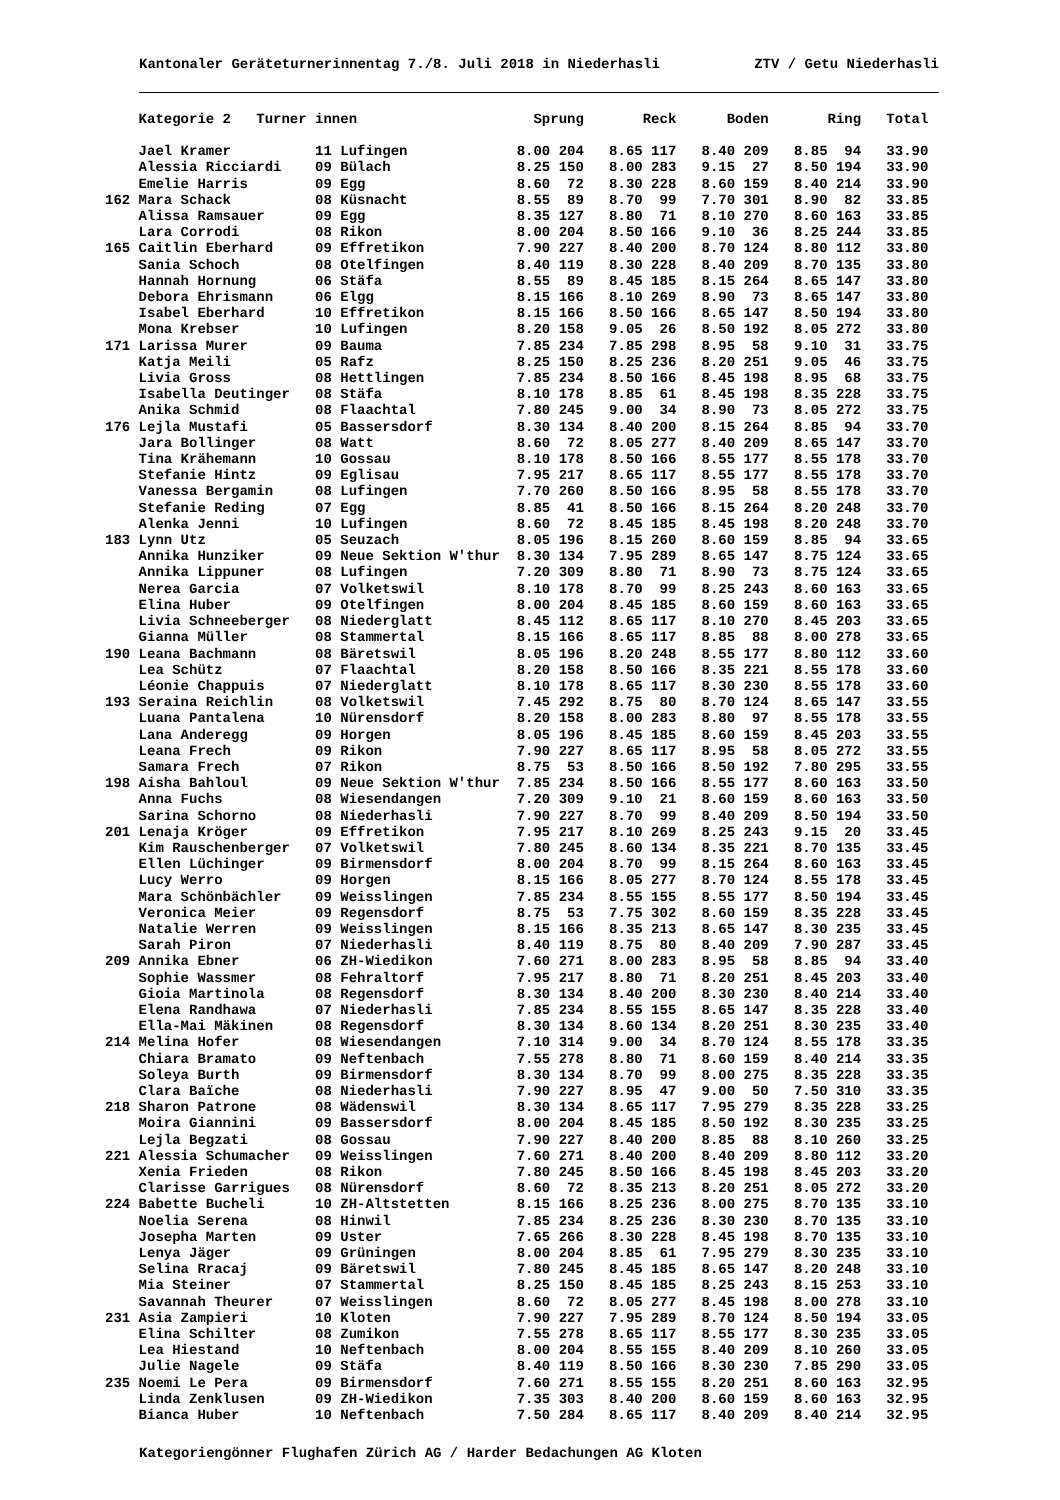Kantonaler Geräteturnerinnentag 7./8. Juli 2018 in Niederhasli ZTV / Getu Niederhasli
| | Kategorie 2 Turner | innen | Sprung | | Reck | | Boden | | Ring | | Total |
| --- | --- | --- | --- | --- | --- | --- | --- | --- | --- | --- | --- |
| | Jael Kramer | 11 Lufingen | 8.00 | 204 | 8.65 | 117 | 8.40 | 209 | 8.85 | 94 | 33.90 |
| | Alessia Ricciardi | 09 Bülach | 8.25 | 150 | 8.00 | 283 | 9.15 | 27 | 8.50 | 194 | 33.90 |
| | Emelie Harris | 09 Egg | 8.60 | 72 | 8.30 | 228 | 8.60 | 159 | 8.40 | 214 | 33.90 |
| 162 | Mara Schack | 08 Küsnacht | 8.55 | 89 | 8.70 | 99 | 7.70 | 301 | 8.90 | 82 | 33.85 |
| | Alissa Ramsauer | 09 Egg | 8.35 | 127 | 8.80 | 71 | 8.10 | 270 | 8.60 | 163 | 33.85 |
| | Lara Corrodi | 08 Rikon | 8.00 | 204 | 8.50 | 166 | 9.10 | 36 | 8.25 | 244 | 33.85 |
| 165 | Caitlin Eberhard | 09 Effretikon | 7.90 | 227 | 8.40 | 200 | 8.70 | 124 | 8.80 | 112 | 33.80 |
| | Sania Schoch | 08 Otelfingen | 8.40 | 119 | 8.30 | 228 | 8.40 | 209 | 8.70 | 135 | 33.80 |
| | Hannah Hornung | 06 Stäfa | 8.55 | 89 | 8.45 | 185 | 8.15 | 264 | 8.65 | 147 | 33.80 |
| | Debora Ehrismann | 06 Elgg | 8.15 | 166 | 8.10 | 269 | 8.90 | 73 | 8.65 | 147 | 33.80 |
| | Isabel Eberhard | 10 Effretikon | 8.15 | 166 | 8.50 | 166 | 8.65 | 147 | 8.50 | 194 | 33.80 |
| | Mona Krebser | 10 Lufingen | 8.20 | 158 | 9.05 | 26 | 8.50 | 192 | 8.05 | 272 | 33.80 |
| 171 | Larissa Murer | 09 Bauma | 7.85 | 234 | 7.85 | 298 | 8.95 | 58 | 9.10 | 31 | 33.75 |
| | Katja Meili | 05 Rafz | 8.25 | 150 | 8.25 | 236 | 8.20 | 251 | 9.05 | 46 | 33.75 |
| | Livia Gross | 08 Hettlingen | 7.85 | 234 | 8.50 | 166 | 8.45 | 198 | 8.95 | 68 | 33.75 |
| | Isabella Deutinger | 08 Stäfa | 8.10 | 178 | 8.85 | 61 | 8.45 | 198 | 8.35 | 228 | 33.75 |
| | Anika Schmid | 08 Flaachtal | 7.80 | 245 | 9.00 | 34 | 8.90 | 73 | 8.05 | 272 | 33.75 |
| 176 | Lejla Mustafi | 05 Bassersdorf | 8.30 | 134 | 8.40 | 200 | 8.15 | 264 | 8.85 | 94 | 33.70 |
| | Jara Bollinger | 08 Watt | 8.60 | 72 | 8.05 | 277 | 8.40 | 209 | 8.65 | 147 | 33.70 |
| | Tina Krähemann | 10 Gossau | 8.10 | 178 | 8.50 | 166 | 8.55 | 177 | 8.55 | 178 | 33.70 |
| | Stefanie Hintz | 09 Eglisau | 7.95 | 217 | 8.65 | 117 | 8.55 | 177 | 8.55 | 178 | 33.70 |
| | Vanessa Bergamin | 08 Lufingen | 7.70 | 260 | 8.50 | 166 | 8.95 | 58 | 8.55 | 178 | 33.70 |
| | Stefanie Reding | 07 Egg | 8.85 | 41 | 8.50 | 166 | 8.15 | 264 | 8.20 | 248 | 33.70 |
| | Alenka Jenni | 10 Lufingen | 8.60 | 72 | 8.45 | 185 | 8.45 | 198 | 8.20 | 248 | 33.70 |
| 183 | Lynn Utz | 05 Seuzach | 8.05 | 196 | 8.15 | 260 | 8.60 | 159 | 8.85 | 94 | 33.65 |
| | Annika Hunziker | 09 Neue Sektion W'thur | 8.30 | 134 | 7.95 | 289 | 8.65 | 147 | 8.75 | 124 | 33.65 |
| | Annika Lippuner | 08 Lufingen | 7.20 | 309 | 8.80 | 71 | 8.90 | 73 | 8.75 | 124 | 33.65 |
| | Nerea Garcia | 07 Volketswil | 8.10 | 178 | 8.70 | 99 | 8.25 | 243 | 8.60 | 163 | 33.65 |
| | Elina Huber | 09 Otelfingen | 8.00 | 204 | 8.45 | 185 | 8.60 | 159 | 8.60 | 163 | 33.65 |
| | Livia Schneeberger | 08 Niederglatt | 8.45 | 112 | 8.65 | 117 | 8.10 | 270 | 8.45 | 203 | 33.65 |
| | Gianna Müller | 08 Stammertal | 8.15 | 166 | 8.65 | 117 | 8.85 | 88 | 8.00 | 278 | 33.65 |
| 190 | Leana Bachmann | 08 Bäretswil | 8.05 | 196 | 8.20 | 248 | 8.55 | 177 | 8.80 | 112 | 33.60 |
| | Lea Schütz | 07 Flaachtal | 8.20 | 158 | 8.50 | 166 | 8.35 | 221 | 8.55 | 178 | 33.60 |
| | Léonie Chappuis | 07 Niederglatt | 8.10 | 178 | 8.65 | 117 | 8.30 | 230 | 8.55 | 178 | 33.60 |
| 193 | Seraina Reichlin | 08 Volketswil | 7.45 | 292 | 8.75 | 80 | 8.70 | 124 | 8.65 | 147 | 33.55 |
| | Luana Pantalena | 10 Nürensdorf | 8.20 | 158 | 8.00 | 283 | 8.80 | 97 | 8.55 | 178 | 33.55 |
| | Lana Anderegg | 09 Horgen | 8.05 | 196 | 8.45 | 185 | 8.60 | 159 | 8.45 | 203 | 33.55 |
| | Leana Frech | 09 Rikon | 7.90 | 227 | 8.65 | 117 | 8.95 | 58 | 8.05 | 272 | 33.55 |
| | Samara Frech | 07 Rikon | 8.75 | 53 | 8.50 | 166 | 8.50 | 192 | 7.80 | 295 | 33.55 |
| 198 | Aisha Bahloul | 09 Neue Sektion W'thur | 7.85 | 234 | 8.50 | 166 | 8.55 | 177 | 8.60 | 163 | 33.50 |
| | Anna Fuchs | 08 Wiesendangen | 7.20 | 309 | 9.10 | 21 | 8.60 | 159 | 8.60 | 163 | 33.50 |
| | Sarina Schorno | 08 Niederhasli | 7.90 | 227 | 8.70 | 99 | 8.40 | 209 | 8.50 | 194 | 33.50 |
| 201 | Lenaja Kröger | 09 Effretikon | 7.95 | 217 | 8.10 | 269 | 8.25 | 243 | 9.15 | 20 | 33.45 |
| | Kim Rauschenberger | 07 Volketswil | 7.80 | 245 | 8.60 | 134 | 8.35 | 221 | 8.70 | 135 | 33.45 |
| | Ellen Lüchinger | 09 Birmensdorf | 8.00 | 204 | 8.70 | 99 | 8.15 | 264 | 8.60 | 163 | 33.45 |
| | Lucy Werro | 09 Horgen | 8.15 | 166 | 8.05 | 277 | 8.70 | 124 | 8.55 | 178 | 33.45 |
| | Mara Schönbächler | 09 Weisslingen | 7.85 | 234 | 8.55 | 155 | 8.55 | 177 | 8.50 | 194 | 33.45 |
| | Veronica Meier | 09 Regensdorf | 8.75 | 53 | 7.75 | 302 | 8.60 | 159 | 8.35 | 228 | 33.45 |
| | Natalie Werren | 09 Weisslingen | 8.15 | 166 | 8.35 | 213 | 8.65 | 147 | 8.30 | 235 | 33.45 |
| | Sarah Piron | 07 Niederhasli | 8.40 | 119 | 8.75 | 80 | 8.40 | 209 | 7.90 | 287 | 33.45 |
| 209 | Annika Ebner | 06 ZH-Wiedikon | 7.60 | 271 | 8.00 | 283 | 8.95 | 58 | 8.85 | 94 | 33.40 |
| | Sophie Wassmer | 08 Fehraltorf | 7.95 | 217 | 8.80 | 71 | 8.20 | 251 | 8.45 | 203 | 33.40 |
| | Gioia Martinola | 08 Regensdorf | 8.30 | 134 | 8.40 | 200 | 8.30 | 230 | 8.40 | 214 | 33.40 |
| | Elena Randhawa | 07 Niederhasli | 7.85 | 234 | 8.55 | 155 | 8.65 | 147 | 8.35 | 228 | 33.40 |
| | Ella-Mai Mäkinen | 08 Regensdorf | 8.30 | 134 | 8.60 | 134 | 8.20 | 251 | 8.30 | 235 | 33.40 |
| 214 | Melina Hofer | 08 Wiesendangen | 7.10 | 314 | 9.00 | 34 | 8.70 | 124 | 8.55 | 178 | 33.35 |
| | Chiara Bramato | 09 Neftenbach | 7.55 | 278 | 8.80 | 71 | 8.60 | 159 | 8.40 | 214 | 33.35 |
| | Soleya Burth | 09 Birmensdorf | 8.30 | 134 | 8.70 | 99 | 8.00 | 275 | 8.35 | 228 | 33.35 |
| | Clara Baïche | 08 Niederhasli | 7.90 | 227 | 8.95 | 47 | 9.00 | 50 | 7.50 | 310 | 33.35 |
| 218 | Sharon Patrone | 08 Wädenswil | 8.30 | 134 | 8.65 | 117 | 7.95 | 279 | 8.35 | 228 | 33.25 |
| | Moira Giannini | 09 Bassersdorf | 8.00 | 204 | 8.45 | 185 | 8.50 | 192 | 8.30 | 235 | 33.25 |
| | Lejla Begzati | 08 Gossau | 7.90 | 227 | 8.40 | 200 | 8.85 | 88 | 8.10 | 260 | 33.25 |
| 221 | Alessia Schumacher | 09 Weisslingen | 7.60 | 271 | 8.40 | 200 | 8.40 | 209 | 8.80 | 112 | 33.20 |
| | Xenia Frieden | 08 Rikon | 7.80 | 245 | 8.50 | 166 | 8.45 | 198 | 8.45 | 203 | 33.20 |
| | Clarisse Garrigues | 08 Nürensdorf | 8.60 | 72 | 8.35 | 213 | 8.20 | 251 | 8.05 | 272 | 33.20 |
| 224 | Babette Bucheli | 10 ZH-Altstetten | 8.15 | 166 | 8.25 | 236 | 8.00 | 275 | 8.70 | 135 | 33.10 |
| | Noelia Serena | 08 Hinwil | 7.85 | 234 | 8.25 | 236 | 8.30 | 230 | 8.70 | 135 | 33.10 |
| | Josepha Marten | 09 Uster | 7.65 | 266 | 8.30 | 228 | 8.45 | 198 | 8.70 | 135 | 33.10 |
| | Lenya Jäger | 09 Grüningen | 8.00 | 204 | 8.85 | 61 | 7.95 | 279 | 8.30 | 235 | 33.10 |
| | Selina Rracaj | 09 Bäretswil | 7.80 | 245 | 8.45 | 185 | 8.65 | 147 | 8.20 | 248 | 33.10 |
| | Mia Steiner | 07 Stammertal | 8.25 | 150 | 8.45 | 185 | 8.25 | 243 | 8.15 | 253 | 33.10 |
| | Savannah Theurer | 07 Weisslingen | 8.60 | 72 | 8.05 | 277 | 8.45 | 198 | 8.00 | 278 | 33.10 |
| 231 | Asia Zampieri | 10 Kloten | 7.90 | 227 | 7.95 | 289 | 8.70 | 124 | 8.50 | 194 | 33.05 |
| | Elina Schilter | 08 Zumikon | 7.55 | 278 | 8.65 | 117 | 8.55 | 177 | 8.30 | 235 | 33.05 |
| | Lea Hiestand | 10 Neftenbach | 8.00 | 204 | 8.55 | 155 | 8.40 | 209 | 8.10 | 260 | 33.05 |
| | Julie Nagele | 09 Stäfa | 8.40 | 119 | 8.50 | 166 | 8.30 | 230 | 7.85 | 290 | 33.05 |
| 235 | Noemi Le Pera | 09 Birmensdorf | 7.60 | 271 | 8.55 | 155 | 8.20 | 251 | 8.60 | 163 | 32.95 |
| | Linda Zenklusen | 09 ZH-Wiedikon | 7.35 | 303 | 8.40 | 200 | 8.60 | 159 | 8.60 | 163 | 32.95 |
| | Bianca Huber | 10 Neftenbach | 7.50 | 284 | 8.65 | 117 | 8.40 | 209 | 8.40 | 214 | 32.95 |
Kategoriengönner Flughafen Zürich AG / Harder Bedachungen AG Kloten